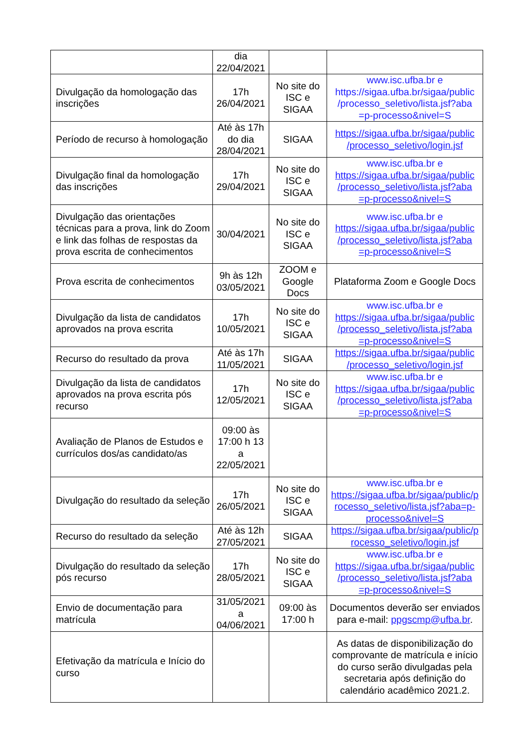| | dia 22/04/2021 | | |
| Divulgação da homologação das inscrições | 17h 26/04/2021 | No site do ISC e SIGAA | www.isc.ufba.br e https://sigaa.ufba.br/sigaa/public /processo_seletivo/lista.jsf?aba =p-processo&nivel=S |
| Período de recurso à homologação | Até às 17h do dia 28/04/2021 | SIGAA | https://sigaa.ufba.br/sigaa/public /processo_seletivo/login.jsf |
| Divulgação final da homologação das inscrições | 17h 29/04/2021 | No site do ISC e SIGAA | www.isc.ufba.br e https://sigaa.ufba.br/sigaa/public /processo_seletivo/lista.jsf?aba =p-processo&nivel=S |
| Divulgação das orientações técnicas para a prova, link do Zoom e link das folhas de respostas da prova escrita de conhecimentos | 30/04/2021 | No site do ISC e SIGAA | www.isc.ufba.br e https://sigaa.ufba.br/sigaa/public /processo_seletivo/lista.jsf?aba =p-processo&nivel=S |
| Prova escrita de conhecimentos | 9h às 12h 03/05/2021 | ZOOM e Google Docs | Plataforma Zoom e Google Docs |
| Divulgação da lista de candidatos aprovados na prova escrita | 17h 10/05/2021 | No site do ISC e SIGAA | www.isc.ufba.br e https://sigaa.ufba.br/sigaa/public /processo_seletivo/lista.jsf?aba =p-processo&nivel=S |
| Recurso do resultado da prova | Até às 17h 11/05/2021 | SIGAA | https://sigaa.ufba.br/sigaa/public /processo_seletivo/login.jsf |
| Divulgação da lista de candidatos aprovados na prova escrita pós recurso | 17h 12/05/2021 | No site do ISC e SIGAA | www.isc.ufba.br e https://sigaa.ufba.br/sigaa/public /processo_seletivo/lista.jsf?aba =p-processo&nivel=S |
| Avaliação de Planos de Estudos e currículos dos/as candidato/as | 09:00 às 17:00 h 13 a 22/05/2021 | | |
| Divulgação do resultado da seleção | 17h 26/05/2021 | No site do ISC e SIGAA | www.isc.ufba.br e https://sigaa.ufba.br/sigaa/public/p rocesso_seletivo/lista.jsf?aba=p-processo&nivel=S |
| Recurso do resultado da seleção | Até às 12h 27/05/2021 | SIGAA | https://sigaa.ufba.br/sigaa/public/p rocesso_seletivo/login.jsf |
| Divulgação do resultado da seleção pós recurso | 17h 28/05/2021 | No site do ISC e SIGAA | www.isc.ufba.br e https://sigaa.ufba.br/sigaa/public /processo_seletivo/lista.jsf?aba =p-processo&nivel=S |
| Envio de documentação para matrícula | 31/05/2021 a 04/06/2021 | 09:00 às 17:00 h | Documentos deverão ser enviados para e-mail: ppgscmp@ufba.br . |
| Efetivação da matrícula e Início do curso | | | As datas de disponibilização do comprovante de matrícula e início do curso serão divulgadas pela secretaria após definição do calendário acadêmico 2021.2. |